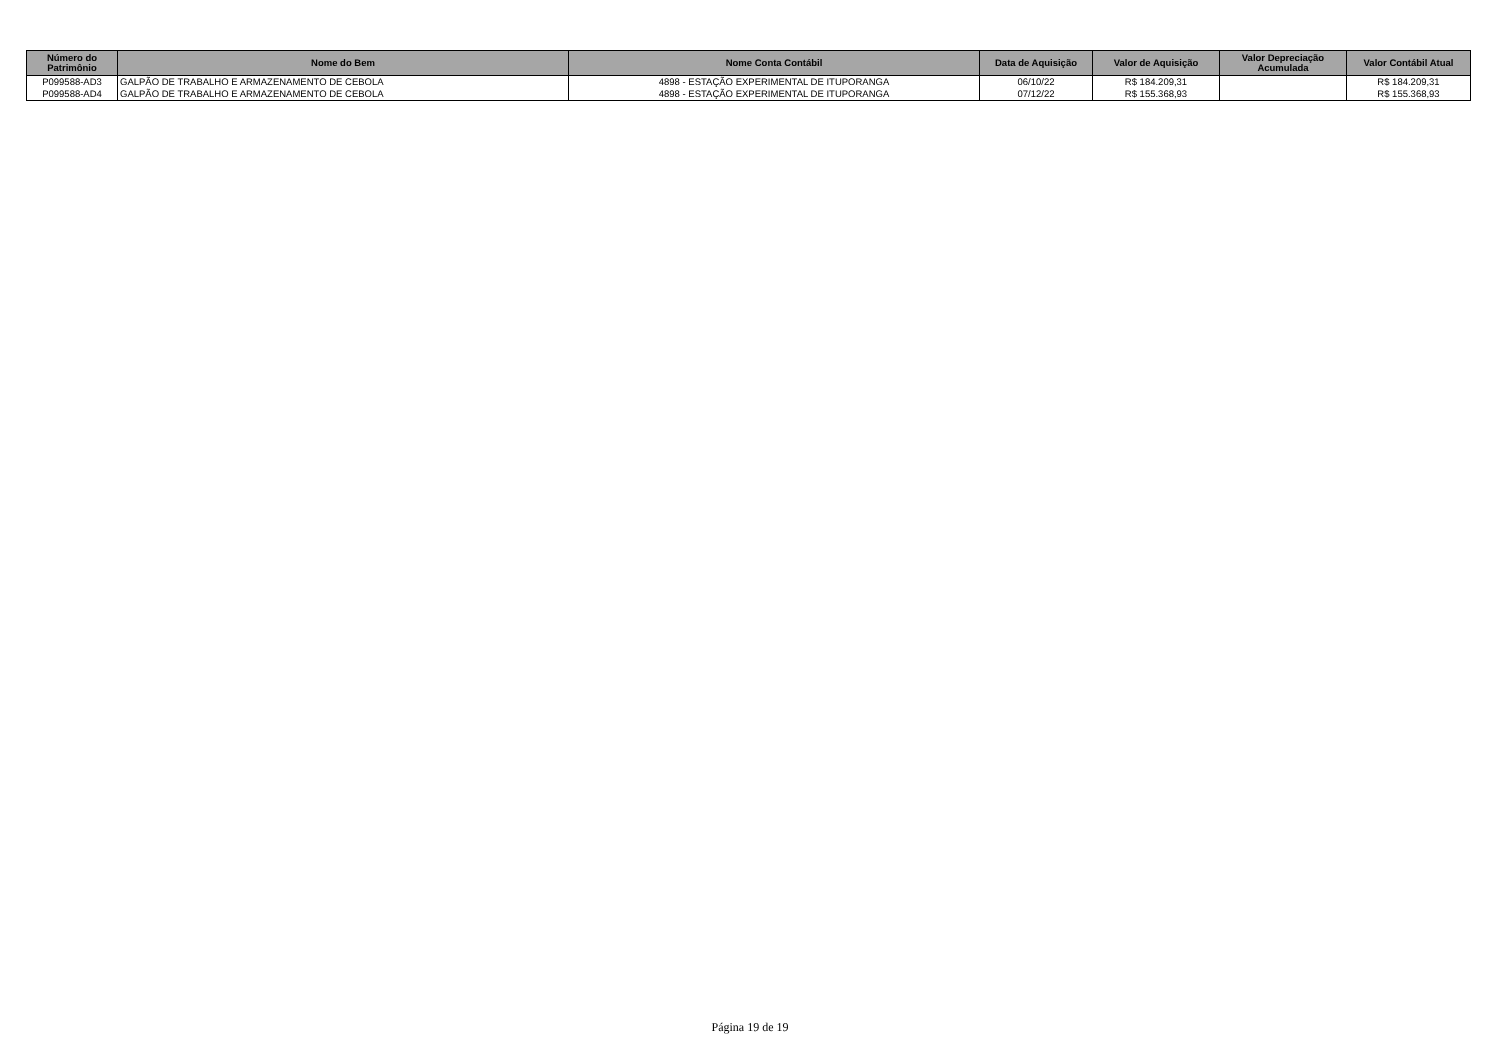| Número do Patrimônio | Nome do Bem | Nome Conta Contábil | Data de Aquisição | Valor de Aquisição | Valor Depreciação Acumulada | Valor Contábil Atual |
| --- | --- | --- | --- | --- | --- | --- |
| P099588-AD3 | GALPÃO DE TRABALHO E ARMAZENAMENTO DE CEBOLA | 4898 - ESTAÇÃO EXPERIMENTAL DE ITUPORANGA | 06/10/22 | R$ 184.209,31 | | R$ 184.209,31 |
| P099588-AD4 | GALPÃO DE TRABALHO E ARMAZENAMENTO DE CEBOLA | 4898 - ESTAÇÃO EXPERIMENTAL DE ITUPORANGA | 07/12/22 | R$ 155.368,93 | | R$ 155.368,93 |
Página 19 de 19